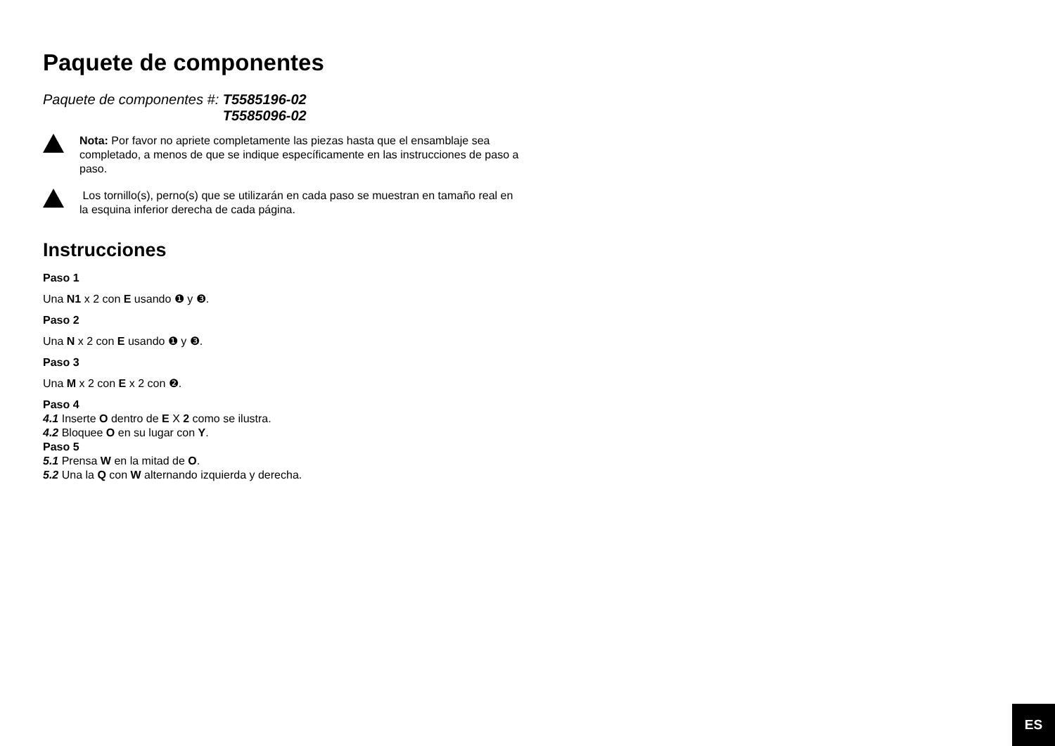Paquete de componentes
Paquete de componentes #: T5585196-02
T5585096-02
Nota: Por favor no apriete completamente las piezas hasta que el ensamblaje sea completado, a menos de que se indique específicamente en las instrucciones de paso a paso.
Los tornillo(s), perno(s) que se utilizarán en cada paso se muestran en tamaño real en la esquina inferior derecha de cada página.
Instrucciones
Paso 1
Una N1 x 2 con E usando ❶ y ❸.
Paso 2
Una N x 2 con E usando ❶ y ❸.
Paso 3
Una M x 2 con E x 2 con ❷.
Paso 4
4.1 Inserte O dentro de E X 2 como se ilustra.
4.2 Bloquee O en su lugar con Y.
Paso 5
5.1 Prensa W en la mitad de O.
5.2 Una la Q con W alternando izquierda y derecha.
ES